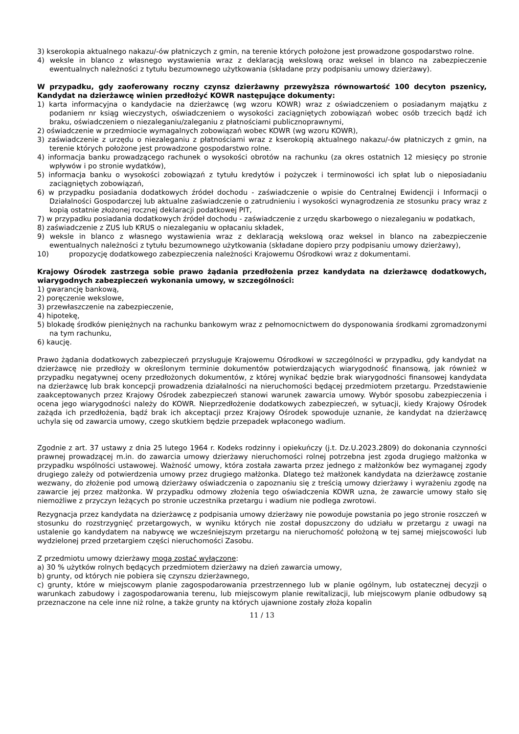3) kserokopia aktualnego nakazu/-ów płatniczych z gmin, na terenie których położone jest prowadzone gospodarstwo rolne.
4) weksle in blanco z własnego wystawienia wraz z deklaracją wekslową oraz weksel in blanco na zabezpieczenie ewentualnych należności z tytułu bezumownego użytkowania (składane przy podpisaniu umowy dzierżawy).
W przypadku, gdy zaoferowany roczny czynsz dzierżawny przewyższa równowartość 100 decyton pszenicy, Kandydat na dzierżawcę winien przedłożyć KOWR następujące dokumenty:
1) karta informacyjna o kandydacie na dzierżawcę (wg wzoru KOWR) wraz z oświadczeniem o posiadanym majątku z podaniem nr ksiąg wieczystych, oświadczeniem o wysokości zaciągniętych zobowiązań wobec osób trzecich bądź ich braku, oświadczeniem o niezaleganiu/zaleganiu z płatnościami publicznoprawnymi,
2) oświadczenie w przedmiocie wymagalnych zobowiązań wobec KOWR (wg wzoru KOWR),
3) zaświadczenie z urzędu o niezaleganiu z płatnościami wraz z kserokopią aktualnego nakazu/-ów płatniczych z gmin, na terenie których położone jest prowadzone gospodarstwo rolne.
4) informacja banku prowadzącego rachunek o wysokości obrotów na rachunku (za okres ostatnich 12 miesięcy po stronie wpływów i po stronie wydatków),
5) informacja banku o wysokości zobowiązań z tytułu kredytów i pożyczek i terminowości ich spłat lub o nieposiadaniu zaciągniętych zobowiązań,
6) w przypadku posiadania dodatkowych źródeł dochodu - zaświadczenie o wpisie do Centralnej Ewidencji i Informacji o Działalności Gospodarczej lub aktualne zaświadczenie o zatrudnieniu i wysokości wynagrodzenia ze stosunku pracy wraz z kopią ostatnie złożonej rocznej deklaracji podatkowej PIT,
7) w przypadku posiadania dodatkowych źródeł dochodu - zaświadczenie z urzędu skarbowego o niezaleganiu w podatkach,
8) zaświadczenie z ZUS lub KRUS o niezaleganiu w opłacaniu składek,
9) weksle in blanco z własnego wystawienia wraz z deklaracją wekslową oraz weksel in blanco na zabezpieczenie ewentualnych należności z tytułu bezumownego użytkowania (składane dopiero przy podpisaniu umowy dzierżawy),
10) propozycję dodatkowego zabezpieczenia należności Krajowemu Ośrodkowi wraz z dokumentami.
Krajowy Ośrodek zastrzega sobie prawo żądania przedłożenia przez kandydata na dzierżawcę dodatkowych, wiarygodnych zabezpieczeń wykonania umowy, w szczególności:
1) gwarancję bankową,
2) poręczenie wekslowe,
3) przewłaszczenie na zabezpieczenie,
4) hipotekę,
5) blokadę środków pieniężnych na rachunku bankowym wraz z pełnomocnictwem do dysponowania środkami zgromadzonymi na tym rachunku,
6) kaucję.
Prawo żądania dodatkowych zabezpieczeń przysługuje Krajowemu Ośrodkowi w szczególności w przypadku, gdy kandydat na dzierżawcę nie przedłoży w określonym terminie dokumentów potwierdzających wiarygodność finansową, jak również w przypadku negatywnej oceny przedłożonych dokumentów, z której wynikać będzie brak wiarygodności finansowej kandydata na dzierżawcę lub brak koncepcji prowadzenia działalności na nieruchomości będącej przedmiotem przetargu. Przedstawienie zaakceptowanych przez Krajowy Ośrodek zabezpieczeń stanowi warunek zawarcia umowy. Wybór sposobu zabezpieczenia i ocena jego wiarygodności należy do KOWR. Nieprzedłożenie dodatkowych zabezpieczeń, w sytuacji, kiedy Krajowy Ośrodek zażąda ich przedłożenia, bądź brak ich akceptacji przez Krajowy Ośrodek spowoduje uznanie, że kandydat na dzierżawcę uchyla się od zawarcia umowy, czego skutkiem będzie przepadek wpłaconego wadium.
Zgodnie z art. 37 ustawy z dnia 25 lutego 1964 r. Kodeks rodzinny i opiekuńczy (j.t. Dz.U.2023.2809) do dokonania czynności prawnej prowadzącej m.in. do zawarcia umowy dzierżawy nieruchomości rolnej potrzebna jest zgoda drugiego małżonka w przypadku wspólności ustawowej. Ważność umowy, która została zawarta przez jednego z małżonków bez wymaganej zgody drugiego zależy od potwierdzenia umowy przez drugiego małżonka. Dlatego też małżonek kandydata na dzierżawcę zostanie wezwany, do złożenie pod umową dzierżawy oświadczenia o zapoznaniu się z treścią umowy dzierżawy i wyrażeniu zgodę na zawarcie jej przez małżonka. W przypadku odmowy złożenia tego oświadczenia KOWR uzna, że zawarcie umowy stało się niemożliwe z przyczyn leżących po stronie uczestnika przetargu i wadium nie podlega zwrotowi.
Rezygnacja przez kandydata na dzierżawcę z podpisania umowy dzierżawy nie powoduje powstania po jego stronie roszczeń w stosunku do rozstrzygnięć przetargowych, w wyniku których nie został dopuszczony do udziału w przetargu z uwagi na ustalenie go kandydatem na nabywcę we wcześniejszym przetargu na nieruchomość położoną w tej samej miejscowości lub wydzielonej przed przetargiem części nieruchomości Zasobu.
Z przedmiotu umowy dzierżawy mogą zostać wyłączone:
a) 30 % użytków rolnych będących przedmiotem dzierżawy na dzień zawarcia umowy,
b) grunty, od których nie pobiera się czynszu dzierżawnego,
c) grunty, które w miejscowym planie zagospodarowania przestrzennego lub w planie ogólnym, lub ostatecznej decyzji o warunkach zabudowy i zagospodarowania terenu, lub miejscowym planie rewitalizacji, lub miejscowym planie odbudowy są przeznaczone na cele inne niż rolne, a także grunty na których ujawnione zostały złoża kopalin
11 / 13